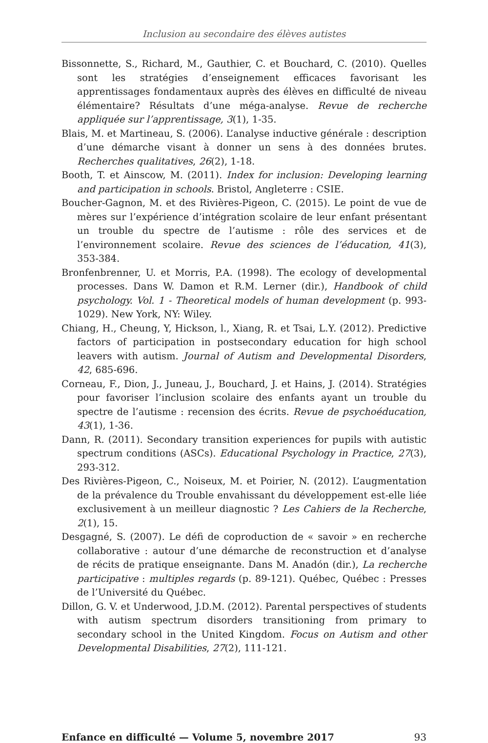Inclusion au secondaire des élèves autistes
Bissonnette, S., Richard, M., Gauthier, C. et Bouchard, C. (2010). Quelles sont les stratégies d’enseignement efficaces favorisant les apprentissages fondamentaux auprès des élèves en difficulté de niveau élémentaire? Résultats d’une méga-analyse. Revue de recherche appliquée sur l’apprentissage, 3(1), 1-35.
Blais, M. et Martineau, S. (2006). L’analyse inductive générale : description d’une démarche visant à donner un sens à des données brutes. Recherches qualitatives, 26(2), 1-18.
Booth, T. et Ainscow, M. (2011). Index for inclusion: Developing learning and participation in schools. Bristol, Angleterre : CSIE.
Boucher-Gagnon, M. et des Rivières-Pigeon, C. (2015). Le point de vue de mères sur l’expérience d’intégration scolaire de leur enfant présentant un trouble du spectre de l’autisme : rôle des services et de l’environnement scolaire. Revue des sciences de l’éducation, 41(3), 353-384.
Bronfenbrenner, U. et Morris, P.A. (1998). The ecology of developmental processes. Dans W. Damon et R.M. Lerner (dir.), Handbook of child psychology. Vol. 1 - Theoretical models of human development (p. 993-1029). New York, NY: Wiley.
Chiang, H., Cheung, Y, Hickson, l., Xiang, R. et Tsai, L.Y. (2012). Predictive factors of participation in postsecondary education for high school leavers with autism. Journal of Autism and Developmental Disorders, 42, 685-696.
Corneau, F., Dion, J., Juneau, J., Bouchard, J. et Hains, J. (2014). Stratégies pour favoriser l’inclusion scolaire des enfants ayant un trouble du spectre de l’autisme : recension des écrits. Revue de psychoéducation, 43(1), 1-36.
Dann, R. (2011). Secondary transition experiences for pupils with autistic spectrum conditions (ASCs). Educational Psychology in Practice, 27(3), 293-312.
Des Rivières-Pigeon, C., Noiseux, M. et Poirier, N. (2012). L’augmentation de la prévalence du Trouble envahissant du développement est-elle liée exclusivement à un meilleur diagnostic ? Les Cahiers de la Recherche, 2(1), 15.
Desgagné, S. (2007). Le défi de coproduction de « savoir » en recherche collaborative : autour d’une démarche de reconstruction et d’analyse de récits de pratique enseignante. Dans M. Anadón (dir.), La recherche participative : multiples regards (p. 89-121). Québec, Québec : Presses de l’Université du Québec.
Dillon, G. V. et Underwood, J.D.M. (2012). Parental perspectives of students with autism spectrum disorders transitioning from primary to secondary school in the United Kingdom. Focus on Autism and other Developmental Disabilities, 27(2), 111-121.
Enfance en difficulté — Volume 5, novembre 2017 93